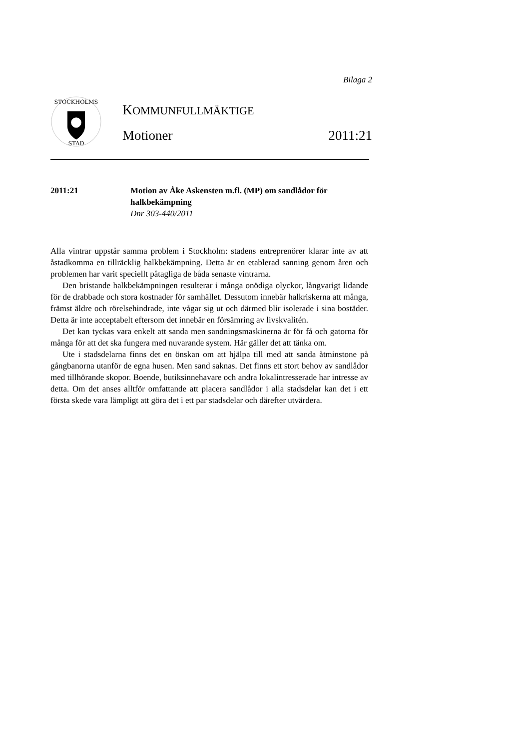Bilaga 2
STOCKHOLMS
STAD
KOMMUNFULLMÄKTIGE
Motioner 2011:21
2011:21 Motion av Åke Askensten m.fl. (MP) om sandlådor för halkbekämpning
Dnr 303-440/2011
Alla vintrar uppstår samma problem i Stockholm: stadens entreprenörer klarar inte av att åstadkomma en tillräcklig halkbekämpning. Detta är en etablerad sanning genom åren och problemen har varit speciellt påtagliga de båda senaste vintrarna.
Den bristande halkbekämpningen resulterar i många onödiga olyckor, långvarigt lidande för de drabbade och stora kostnader för samhället. Dessutom innebär halkriskerna att många, främst äldre och rörelsehindrade, inte vågar sig ut och därmed blir isolerade i sina bostäder. Detta är inte acceptabelt eftersom det innebär en försämring av livskvalitén.
Det kan tyckas vara enkelt att sanda men sandningsmaskinerna är för få och gatorna för många för att det ska fungera med nuvarande system. Här gäller det att tänka om.
Ute i stadsdelarna finns det en önskan om att hjälpa till med att sanda åtminstone på gångbanorna utanför de egna husen. Men sand saknas. Det finns ett stort behov av sandlådor med tillhörande skopor. Boende, butiksinnehavare och andra lokalintresserade har intresse av detta. Om det anses alltför omfattande att placera sandlådor i alla stadsdelar kan det i ett första skede vara lämpligt att göra det i ett par stadsdelar och därefter utvärdera.